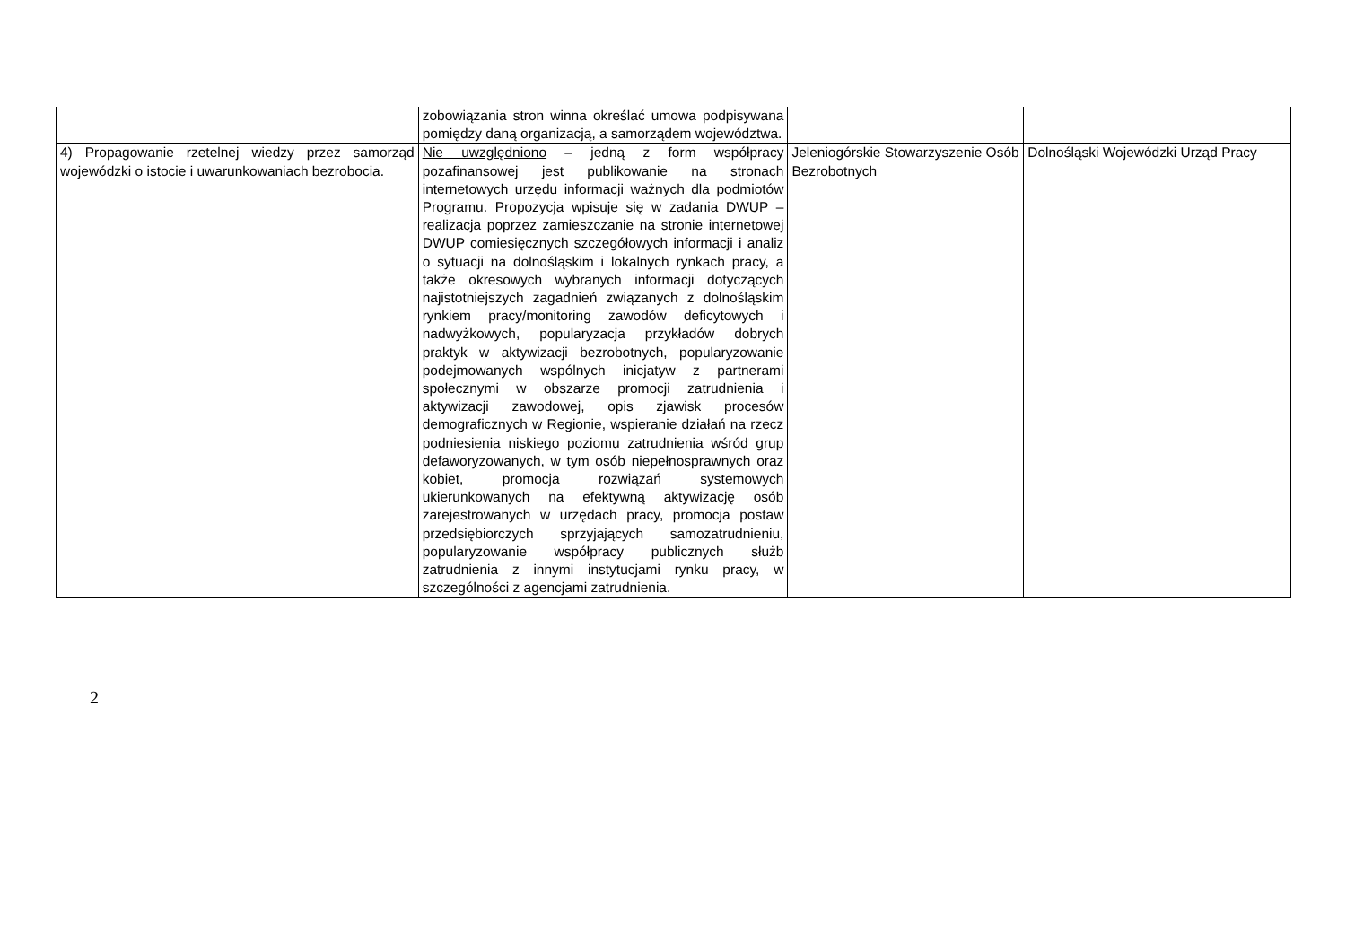| | zobowiązania stron winna określać umowa podpisywana pomiędzy daną organizacją, a samorządem województwa. | | |
| 4) Propagowanie rzetelnej wiedzy przez samorząd wojewódzki o istocie i uwarunkowaniach bezrobocia. | Nie uwzględniono – jedną z form współpracy pozafinansowej jest publikowanie na stronach internetowych urzędu informacji ważnych dla podmiotów Programu. Propozycja wpisuje się w zadania DWUP – realizacja poprzez zamieszczanie na stronie internetowej DWUP comiesięcznych szczegółowych informacji i analiz o sytuacji na dolnośląskim i lokalnych rynkach pracy, a także okresowych wybranych informacji dotyczących najistotniejszych zagadnień związanych z dolnośląskim rynkiem pracy/monitoring zawodów deficytowych i nadwyżkowych, popularyzacja przykładów dobrych praktyk w aktywizacji bezrobotnych, popularyzowanie podejmowanych wspólnych inicjatyw z partnerami społecznymi w obszarze promocji zatrudnienia i aktywizacji zawodowej, opis zjawisk procesów demograficznych w Regionie, wspieranie działań na rzecz podniesienia niskiego poziomu zatrudnienia wśród grup defaworyzowanych, w tym osób niepełnosprawnych oraz kobiet, promocja rozwiązań systemowych ukierunkowanych na efektywną aktywizację osób zarejestrowanych w urzędach pracy, promocja postaw przedsiębiorczych sprzyjających samozatrudnieniu, popularyzowanie współpracy publicznych służb zatrudnienia z innymi instytucjami rynku pracy, w szczególności z agencjami zatrudnienia. | Jeleniogórskie Stowarzyszenie Osób Bezrobotnych | Dolnośląski Wojewódzki Urząd Pracy |
2